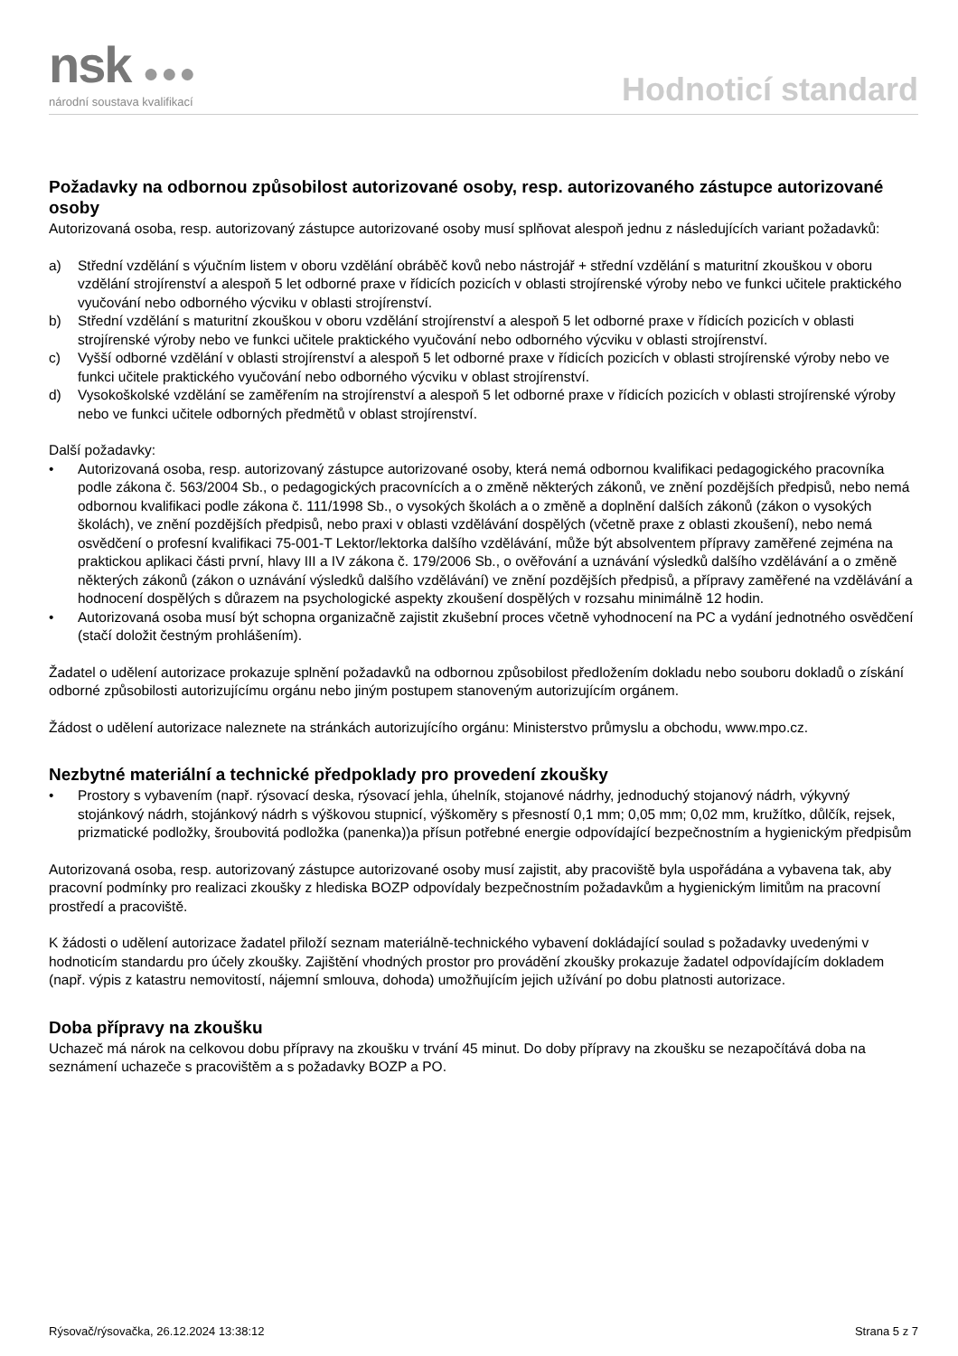nsk ●●●
národní soustava kvalifikací
Hodnoticí standard
Požadavky na odbornou způsobilost autorizované osoby, resp. autorizovaného zástupce autorizované osoby
Autorizovaná osoba, resp. autorizovaný zástupce autorizované osoby musí splňovat alespoň jednu z následujících variant požadavků:
a) Střední vzdělání s výučním listem v oboru vzdělání obráběč kovů nebo nástrojář + střední vzdělání s maturitní zkouškou v oboru vzdělání strojírenství a alespoň 5 let odborné praxe v řídicích pozicích v oblasti strojírenské výroby nebo ve funkci učitele praktického vyučování nebo odborného výcviku v oblasti strojírenství.
b) Střední vzdělání s maturitní zkouškou v oboru vzdělání strojírenství a alespoň 5 let odborné praxe v řídicích pozicích v oblasti strojírenské výroby nebo ve funkci učitele praktického vyučování nebo odborného výcviku v oblasti strojírenství.
c) Vyšší odborné vzdělání v oblasti strojírenství a alespoň 5 let odborné praxe v řídicích pozicích v oblasti strojírenské výroby nebo ve funkci učitele praktického vyučování nebo odborného výcviku v oblast strojírenství.
d) Vysokoškolské vzdělání se zaměřením na strojírenství a alespoň 5 let odborné praxe v řídicích pozicích v oblasti strojírenské výroby nebo ve funkci učitele odborných předmětů v oblast strojírenství.
Další požadavky:
• Autorizovaná osoba, resp. autorizovaný zástupce autorizované osoby, která nemá odbornou kvalifikaci pedagogického pracovníka podle zákona č. 563/2004 Sb., o pedagogických pracovnících a o změně některých zákonů, ve znění pozdějších předpisů, nebo nemá odbornou kvalifikaci podle zákona č. 111/1998 Sb., o vysokých školách a o změně a doplnění dalších zákonů (zákon o vysokých školách), ve znění pozdějších předpisů, nebo praxi v oblasti vzdělávání dospělých (včetně praxe z oblasti zkoušení), nebo nemá osvědčení o profesní kvalifikaci 75-001-T Lektor/lektorka dalšího vzdělávání, může být absolventem přípravy zaměřené zejména na praktickou aplikaci části první, hlavy III a IV zákona č. 179/2006 Sb., o ověřování a uznávání výsledků dalšího vzdělávání a o změně některých zákonů (zákon o uznávání výsledků dalšího vzdělávání) ve znění pozdějších předpisů, a přípravy zaměřené na vzdělávání a hodnocení dospělých s důrazem na psychologické aspekty zkoušení dospělých v rozsahu minimálně 12 hodin.
• Autorizovaná osoba musí být schopna organizačně zajistit zkušební proces včetně vyhodnocení na PC a vydání jednotného osvědčení (stačí doložit čestným prohlášením).
Žadatel o udělení autorizace prokazuje splnění požadavků na odbornou způsobilost předložením dokladu nebo souboru dokladů o získání odborné způsobilosti autorizujícímu orgánu nebo jiným postupem stanoveným autorizujícím orgánem.
Žádost o udělení autorizace naleznete na stránkách autorizujícího orgánu: Ministerstvo průmyslu a obchodu, www.mpo.cz.
Nezbytné materiální a technické předpoklady pro provedení zkoušky
• Prostory s vybavením (např. rýsovací deska, rýsovací jehla, úhelník, stojanové nádrhy, jednoduchý stojanový nádrh, výkyvný stojánkový nádrh, stojánkový nádrh s výškovou stupnicí, výškoměry s přesností 0,1 mm; 0,05 mm; 0,02 mm, kružítko, důlčík, rejsek, prizmatické podložky, šroubovitá podložka (panenka))a přísun potřebné energie odpovídající bezpečnostním a hygienickým předpisům
Autorizovaná osoba, resp. autorizovaný zástupce autorizované osoby musí zajistit, aby pracoviště byla uspořádána a vybavena tak, aby pracovní podmínky pro realizaci zkoušky z hlediska BOZP odpovídaly bezpečnostním požadavkům a hygienickým limitům na pracovní prostředí a pracoviště.
K žádosti o udělení autorizace žadatel přiloží seznam materiálně-technického vybavení dokládající soulad s požadavky uvedenými v hodnoticím standardu pro účely zkoušky. Zajištění vhodných prostor pro provádění zkoušky prokazuje žadatel odpovídajícím dokladem (např. výpis z katastru nemovitostí, nájemní smlouva, dohoda) umožňujícím jejich užívání po dobu platnosti autorizace.
Doba přípravy na zkoušku
Uchazeč má nárok na celkovou dobu přípravy na zkoušku v trvání 45 minut. Do doby přípravy na zkoušku se nezapočítává doba na seznámení uchazeče s pracovištěm a s požadavky BOZP a PO.
Rýsovač/rýsovačka, 26.12.2024 13:38:12 Strana 5 z 7